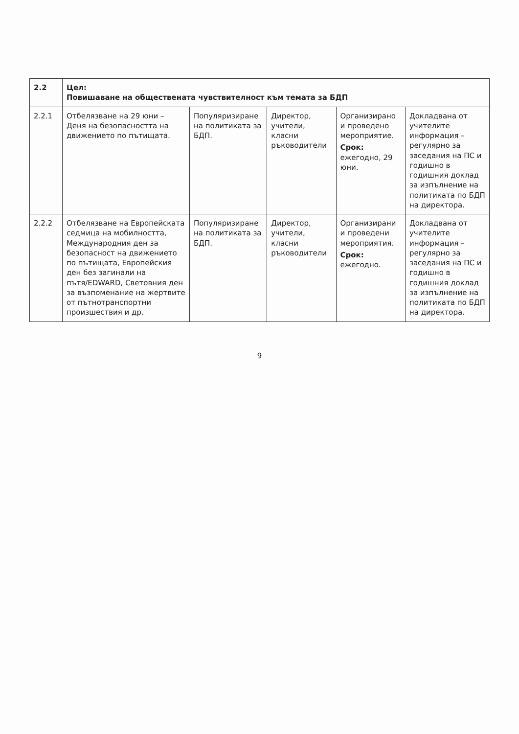| 2.2 | Цел: Повишаване на обществената чувствителност към темата за БДП | | | | |
| 2.2.1 | Отбелязване на 29 юни – Деня на безопасността на движението по пътищата. | Популяризиране на политиката за БДП. | Директор, учители, класни ръководители | Организирано и проведено мероприятие. Срок: ежегодно, 29 юни. | Докладвана от учителите информация – регулярно за заседания на ПС и годишно в годишния доклад за изпълнение на политиката по БДП на директора. |
| 2.2.2 | Отбелязване на Европейската седмица на мобилността, Международния ден за безопасност на движението по пътищата, Европейския ден без загинали на пътя/EDWARD, Световния ден за възпоменание на жертвите от пътнотранспортни произшествия и др. | Популяризиране на политиката за БДП. | Директор, учители, класни ръководители | Организирани и проведени мероприятия. Срок: ежегодно. | Докладвана от учителите информация – регулярно за заседания на ПС и годишно в годишния доклад за изпълнение на политиката по БДП на директора. |
9